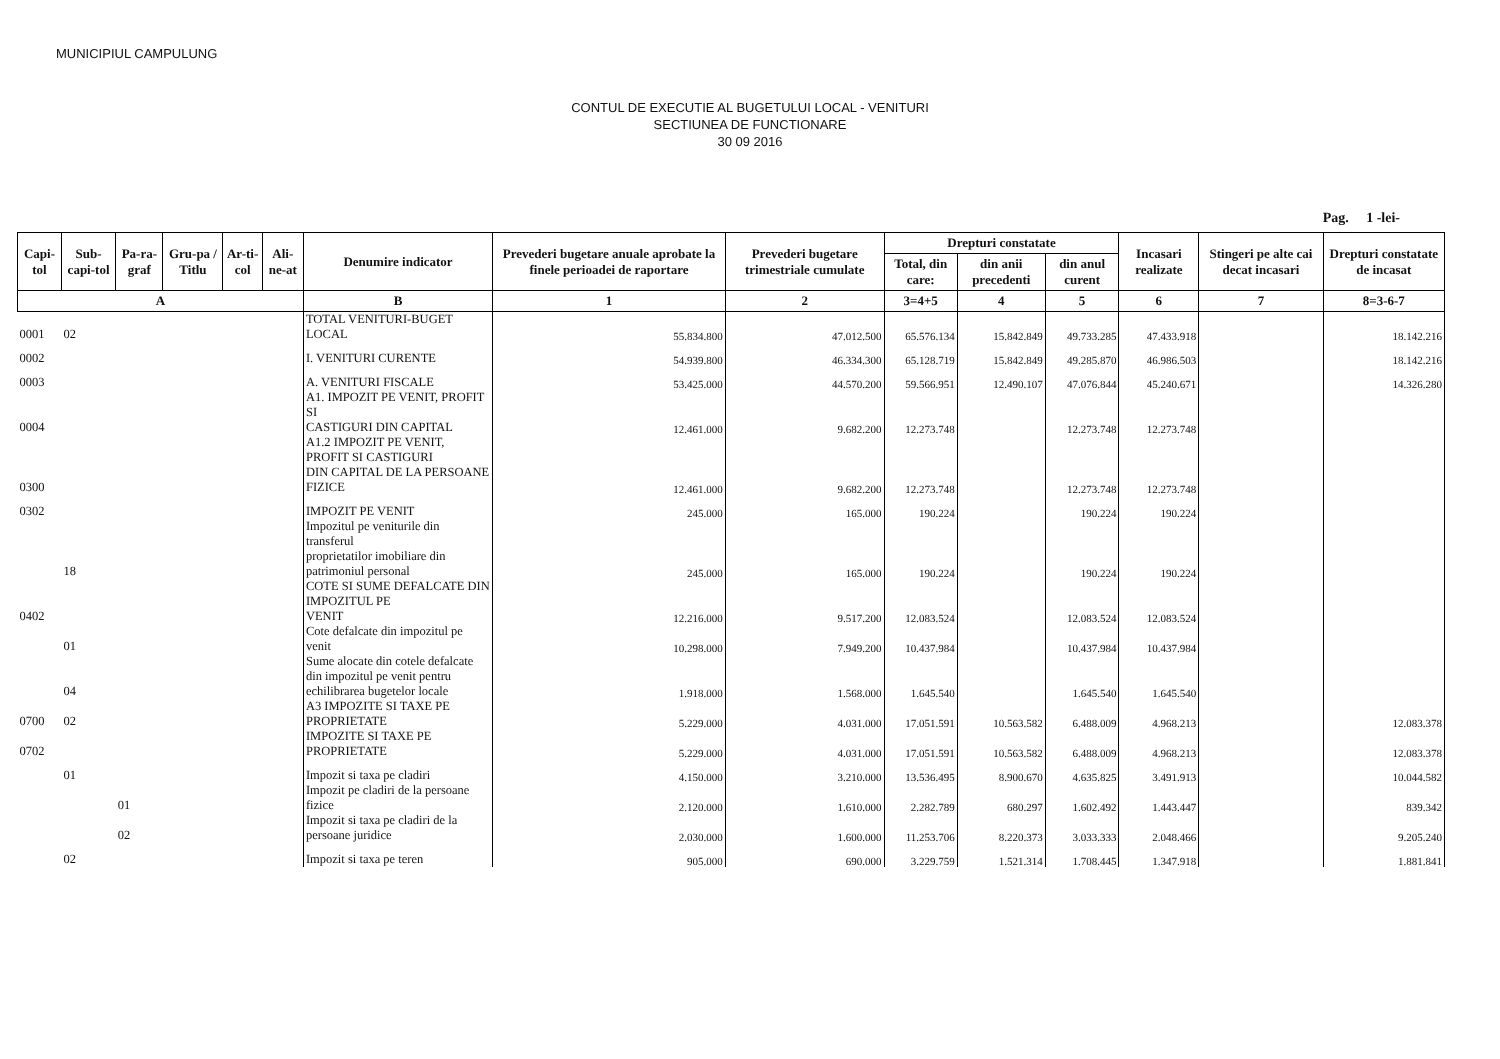MUNICIPIUL CAMPULUNG
CONTUL DE EXECUTIE AL BUGETULUI LOCAL - VENITURI
SECTIUNEA DE FUNCTIONARE
30 09 2016
Pag. 1 -lei-
| Capi-tol | Sub-capi-tol | Pa-ra-graf | Gru-pa / Titlu | Ar-ti-col | Ali-ne-at | Denumire indicator | Prevederi bugetare anuale aprobate la finele perioadei de raportare | Prevederi bugetare trimestriale cumulate | Drepturi constatate | | | Incasari realizate | Stingeri pe alte cai decat incasari | Drepturi constatate de incasat |
| --- | --- | --- | --- | --- | --- | --- | --- | --- | --- | --- | --- | --- | --- | --- |
| | | | | | | | | | Total, din care: | din anii precedenti | din anul curent | | | |
| A | | | | | | B | 1 | 2 | 3=4+5 | 4 | 5 | 6 | 7 | 8=3-6-7 |
| 0001 | 02 | | | | | TOTAL VENITURI-BUGET LOCAL | 55.834.800 | 47.012.500 | 65.576.134 | 15.842.849 | 49.733.285 | 47.433.918 | | 18.142.216 |
| 0002 | | | | | | I. VENITURI CURENTE | 54.939.800 | 46.334.300 | 65.128.719 | 15.842.849 | 49.285.870 | 46.986.503 | | 18.142.216 |
| 0003 | | | | | | A. VENITURI FISCALE | 53.425.000 | 44.570.200 | 59.566.951 | 12.490.107 | 47.076.844 | 45.240.671 | | 14.326.280 |
| 0004 | | | | | | A1. IMPOZIT PE VENIT, PROFIT SI CASTIGURI DIN CAPITAL | 12.461.000 | 9.682.200 | 12.273.748 | | 12.273.748 | 12.273.748 | | |
| 0300 | | | | | | A1.2 IMPOZIT PE VENIT, PROFIT SI CASTIGURI DIN CAPITAL DE LA PERSOANE FIZICE | 12.461.000 | 9.682.200 | 12.273.748 | | 12.273.748 | 12.273.748 | | |
| 0302 | | | | | | IMPOZIT PE VENIT | 245.000 | 165.000 | 190.224 | | 190.224 | 190.224 | | |
| | 18 | | | | | Impozitul pe veniturile din transferul proprietatilor imobiliare din patrimoniul personal | 245.000 | 165.000 | 190.224 | | 190.224 | 190.224 | | |
| 0402 | | | | | | COTE SI SUME DEFALCATE DIN IMPOZITUL PE VENIT | 12.216.000 | 9.517.200 | 12.083.524 | | 12.083.524 | 12.083.524 | | |
| | 01 | | | | | Cote defalcate din impozitul pe venit | 10.298.000 | 7.949.200 | 10.437.984 | | 10.437.984 | 10.437.984 | | |
| | 04 | | | | | Sume alocate din cotele defalcate din impozitul pe venit pentru echilibrarea bugetelor locale | 1.918.000 | 1.568.000 | 1.645.540 | | 1.645.540 | 1.645.540 | | |
| 0700 | 02 | | | | | A3 IMPOZITE SI TAXE PE PROPRIETATE | 5.229.000 | 4.031.000 | 17.051.591 | 10.563.582 | 6.488.009 | 4.968.213 | | 12.083.378 |
| 0702 | | | | | | IMPOZITE SI TAXE PE PROPRIETATE | 5.229.000 | 4.031.000 | 17.051.591 | 10.563.582 | 6.488.009 | 4.968.213 | | 12.083.378 |
| | 01 | | | | | Impozit si taxa pe cladiri | 4.150.000 | 3.210.000 | 13.536.495 | 8.900.670 | 4.635.825 | 3.491.913 | | 10.044.582 |
| | | 01 | | | | Impozit pe cladiri de la persoane fizice | 2.120.000 | 1.610.000 | 2.282.789 | 680.297 | 1.602.492 | 1.443.447 | | 839.342 |
| | | 02 | | | | Impozit si taxa pe cladiri de la persoane juridice | 2.030.000 | 1.600.000 | 11.253.706 | 8.220.373 | 3.033.333 | 2.048.466 | | 9.205.240 |
| | 02 | | | | | Impozit si taxa pe teren | 905.000 | 690.000 | 3.229.759 | 1.521.314 | 1.708.445 | 1.347.918 | | 1.881.841 |